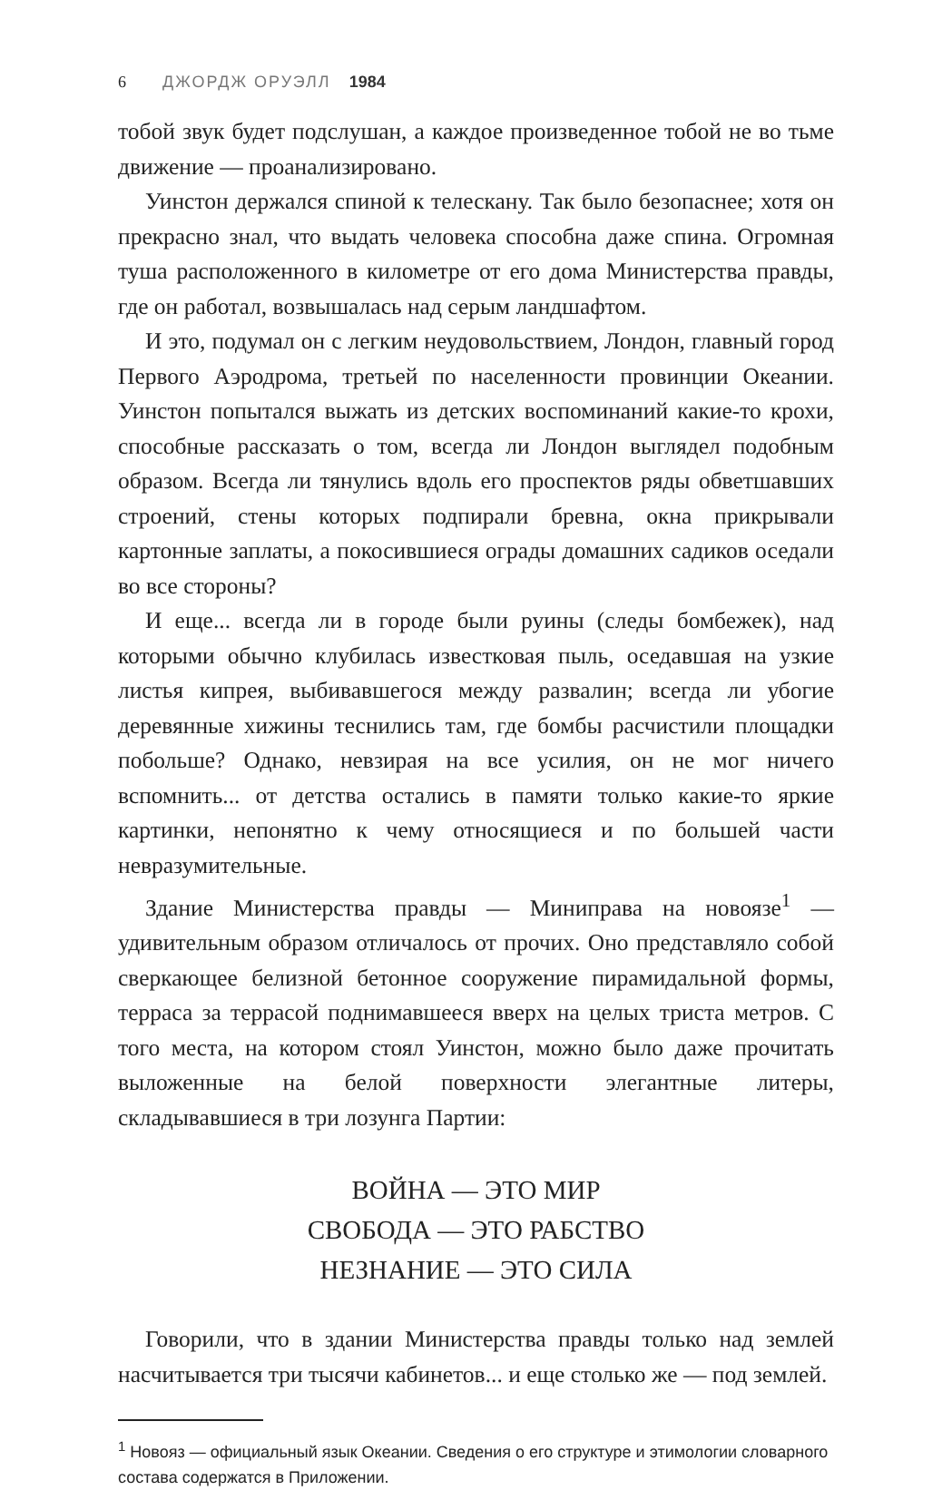6 ДЖОРДЖ ОРУЭЛЛ 1984
тобой звук будет подслушан, а каждое произведенное тобой не во тьме движение — проанализировано.
Уинстон держался спиной к телескану. Так было безопаснее; хотя он прекрасно знал, что выдать человека способна даже спина. Огромная туша расположенного в километре от его дома Министерства правды, где он работал, возвышалась над серым ландшафтом.
И это, подумал он с легким неудовольствием, Лондон, главный город Первого Аэродрома, третьей по населенности провинции Океании. Уинстон попытался выжать из детских воспоминаний какие-то крохи, способные рассказать о том, всегда ли Лондон выглядел подобным образом. Всегда ли тянулись вдоль его проспектов ряды обветшавших строений, стены которых подпирали бревна, окна прикрывали картонные заплаты, а покосившиеся ограды домашних садиков оседали во все стороны?
И еще... всегда ли в городе были руины (следы бомбежек), над которыми обычно клубилась известковая пыль, оседавшая на узкие листья кипрея, выбивавшегося между развалин; всегда ли убогие деревянные хижины теснились там, где бомбы расчистили площадки побольше? Однако, невзирая на все усилия, он не мог ничего вспомнить... от детства остались в памяти только какие-то яркие картинки, непонятно к чему относящиеся и по большей части невразумительные.
Здание Министерства правды — Миниправа на новоязе<sup>1</sup> — удивительным образом отличалось от прочих. Оно представляло собой сверкающее белизной бетонное сооружение пирамидальной формы, терраса за террасой поднимавшееся вверх на целых триста метров. С того места, на котором стоял Уинстон, можно было даже прочитать выложенные на белой поверхности элегантные литеры, складывавшиеся в три лозунга Партии:
ВОЙНА — ЭТО МИР
СВОБОДА — ЭТО РАБСТВО
НЕЗНАНИЕ — ЭТО СИЛА
Говорили, что в здании Министерства правды только над землей насчитывается три тысячи кабинетов... и еще столько же — под землей.
<sup>1</sup> Новояз — официальный язык Океании. Сведения о его структуре и этимологии словарного состава содержатся в Приложении.